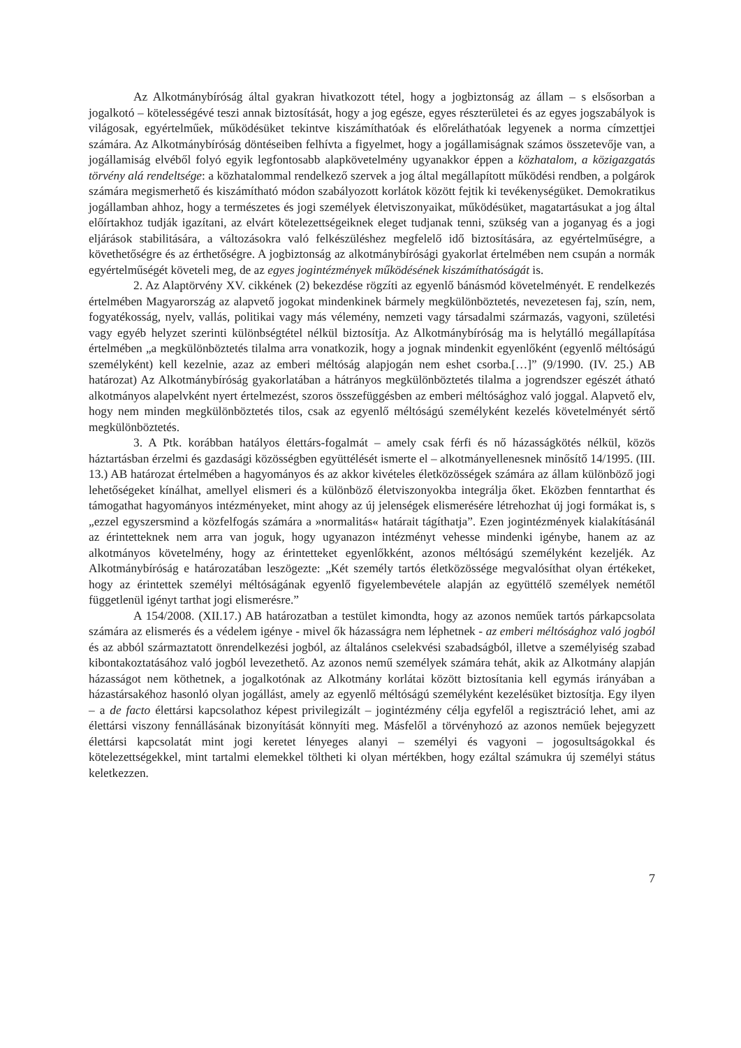Az Alkotmánybíróság által gyakran hivatkozott tétel, hogy a jogbiztonság az állam – s elsősorban a jogalkotó – kötelességévé teszi annak biztosítását, hogy a jog egésze, egyes részterületei és az egyes jogszabályok is világosak, egyértelműek, működésüket tekintve kiszámíthatóak és előreláthatóak legyenek a norma címzettjei számára. Az Alkotmánybíróság döntéseiben felhívta a figyelmet, hogy a jogállamiságnak számos összetevője van, a jogállamiság elvéből folyó egyik legfontosabb alapkövetelmény ugyanakkor éppen a közhatalom, a közigazgatás törvény alá rendeltsége: a közhatalommal rendelkező szervek a jog által megállapított működési rendben, a polgárok számára megismerhető és kiszámítható módon szabályozott korlátok között fejtik ki tevékenységüket. Demokratikus jogállamban ahhoz, hogy a természetes és jogi személyek életviszonyaikat, működésüket, magatartásukat a jog által előírtakhoz tudják igazítani, az elvárt kötelezettségeiknek eleget tudjanak tenni, szükség van a joganyag és a jogi eljárások stabilitására, a változásokra való felkészüléshez megfelelő idő biztosítására, az egyértelműségre, a követhetőségre és az érthetőségre. A jogbiztonság az alkotmánybírósági gyakorlat értelmében nem csupán a normák egyértelműségét követeli meg, de az egyes jogintézmények működésének kiszámíthatóságát is.
2. Az Alaptörvény XV. cikkének (2) bekezdése rögzíti az egyenlő bánásmód követelményét. E rendelkezés értelmében Magyarország az alapvető jogokat mindenkinek bármely megkülönböztetés, nevezetesen faj, szín, nem, fogyatékosság, nyelv, vallás, politikai vagy más vélemény, nemzeti vagy társadalmi származás, vagyoni, születési vagy egyéb helyzet szerinti különbségtétel nélkül biztosítja. Az Alkotmánybíróság ma is helytálló megállapítása értelmében „a megkülönböztetés tilalma arra vonatkozik, hogy a jognak mindenkit egyenlőként (egyenlő méltóságú személyként) kell kezelnie, azaz az emberi méltóság alapjogán nem eshet csorba.[…]” (9/1990. (IV. 25.) AB határozat) Az Alkotmánybíróság gyakorlatában a hátrányos megkülönböztetés tilalma a jogrendszer egészét átható alkotmányos alapelvként nyert értelmezést, szoros összefüggésben az emberi méltósághoz való joggal. Alapvető elv, hogy nem minden megkülönböztetés tilos, csak az egyenlő méltóságú személyként kezelés követelményét sértő megkülönböztetés.
3. A Ptk. korábban hatályos élettárs-fogalmát – amely csak férfi és nő házasságkötés nélkül, közös háztartásban érzelmi és gazdasági közösségben együttélését ismerte el – alkotmányellenesnek minősítő 14/1995. (III. 13.) AB határozat értelmében a hagyományos és az akkor kivételes életközösségek számára az állam különböző jogi lehetőségeket kínálhat, amellyel elismeri és a különböző életviszonyokba integrálja őket. Eközben fenntarthat és támogathat hagyományos intézményeket, mint ahogy az új jelenségek elismerésére létrehozhat új jogi formákat is, s „ezzel egyszersmind a közfelfogás számára a »normalitás« határait tágíthatja”. Ezen jogintézmények kialakításánál az érintetteknek nem arra van joguk, hogy ugyanazon intézményt vehesse mindenki igénybe, hanem az az alkotmányos követelmény, hogy az érintetteket egyenlőkként, azonos méltóságú személyként kezeljék. Az Alkotmánybíróság e határozatában leszögezte: „Két személy tartós életközössége megvalósíthat olyan értékeket, hogy az érintettek személyi méltóságának egyenlő figyelembevétele alapján az együttélő személyek nemétől függetlenül igényt tarthat jogi elismerésre.”
A 154/2008. (XII.17.) AB határozatban a testület kimondta, hogy az azonos neműek tartós párkapcsolata számára az elismerés és a védelem igénye - mivel ők házasságra nem léphetnek - az emberi méltósághoz való jogból és az abból származtatott önrendelkezési jogból, az általános cselekvési szabadságból, illetve a személyiség szabad kibontakoztatásához való jogból levezethető. Az azonos nemű személyek számára tehát, akik az Alkotmány alapján házasságot nem köthetnek, a jogalkotónak az Alkotmány korlátai között biztosítania kell egymás irányában a házastársakéhoz hasonló olyan jogállást, amely az egyenlő méltóságú személyként kezelésüket biztosítja. Egy ilyen – a de facto élettársi kapcsolathoz képest privilegizált – jogintézmény célja egyfelől a regisztráció lehet, ami az élettársi viszony fennállásának bizonyítását könnyíti meg. Másfelől a törvényhozó az azonos neműek bejegyzett élettársi kapcsolatát mint jogi keretet lényeges alanyi – személyi és vagyoni – jogosultságokkal és kötelezettségekkel, mint tartalmi elemekkel töltheti ki olyan mértékben, hogy ezáltal számukra új személyi státus keletkezzen.
7